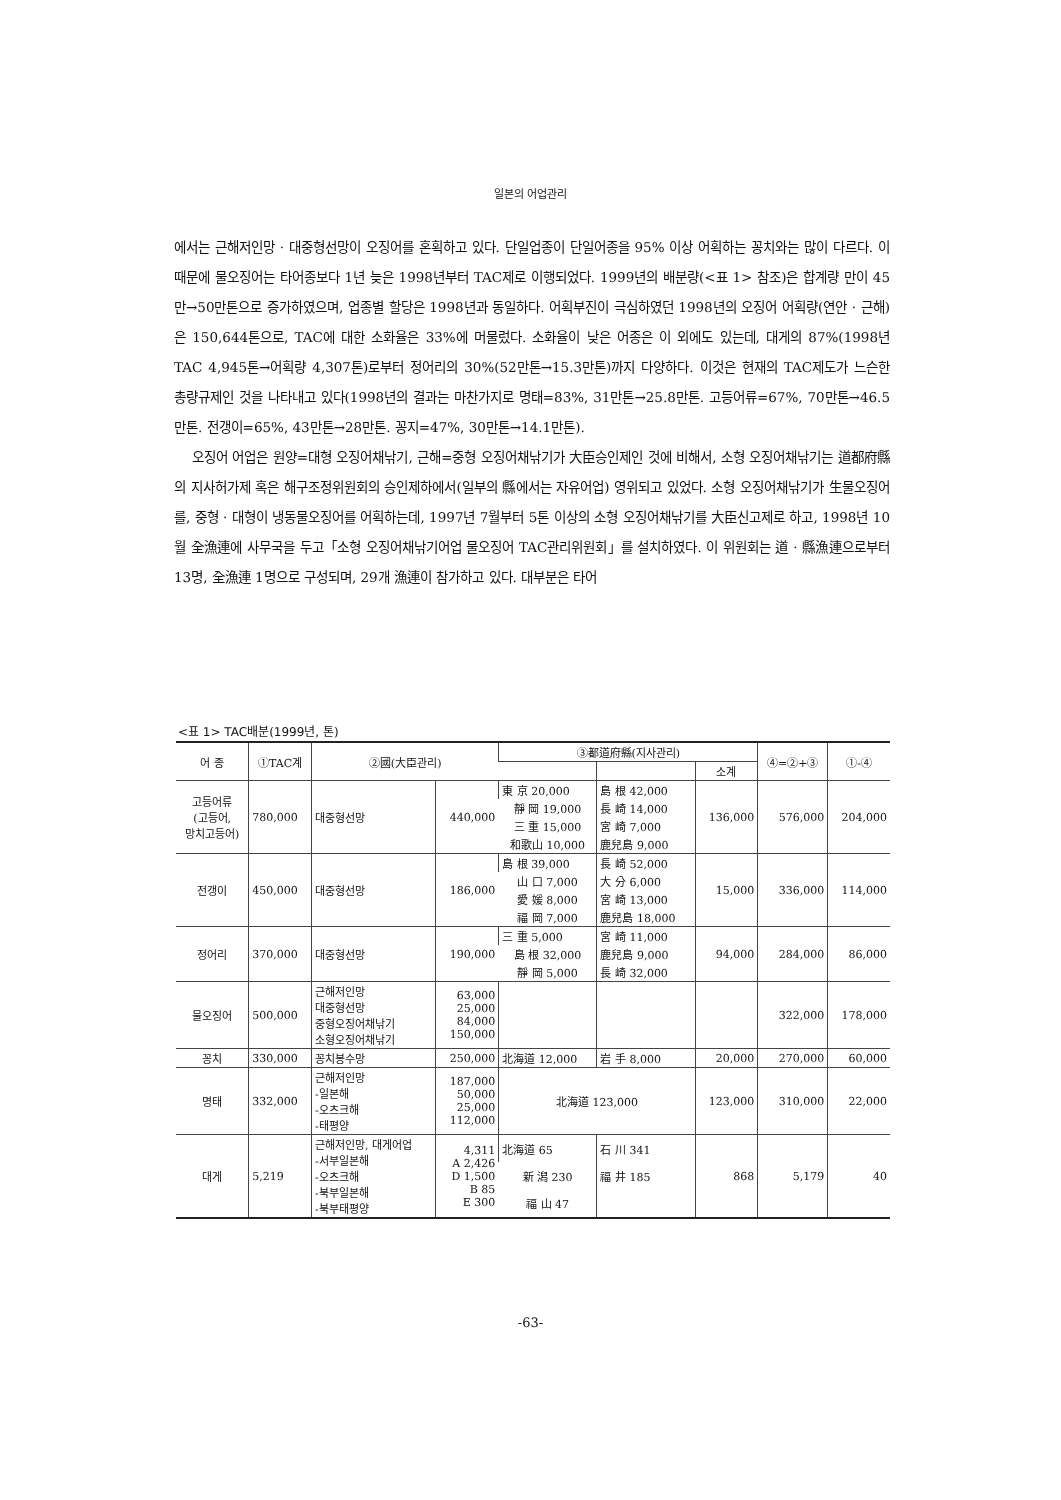일본의 어업관리
에서는 근해저인망 · 대중형선망이 오징어를 혼획하고 있다. 단일업종이 단일어종을 95% 이상 어획하는 꽁치와는 많이 다르다. 이 때문에 물오징어는 타어종보다 1년 늦은 1998년부터 TAC제로 이행되었다. 1999년의 배분량(<표 1> 참조)은 합계량 만이 45만→50만톤으로 증가하였으며, 업종별 할당은 1998년과 동일하다. 어획부진이 극심하였던 1998년의 오징어 어획량(연안 · 근해)은 150,644톤으로, TAC에 대한 소화율은 33%에 머물렀다. 소화율이 낮은 어종은 이 외에도 있는데, 대게의 87%(1998년 TAC 4,945톤→어획량 4,307톤)로부터 정어리의 30%(52만톤→15.3만톤)까지 다양하다. 이것은 현재의 TAC제도가 느슨한 총량규제인 것을 나타내고 있다(1998년의 결과는 마찬가지로 명태=83%, 31만톤→25.8만톤. 고등어류=67%, 70만톤→46.5만톤. 전갱이=65%, 43만톤→28만톤. 꽁지=47%, 30만톤→14.1만톤).
오징어 어업은 원양=대형 오징어채낚기, 근해=중형 오징어채낚기가 大臣승인제인 것에 비해서, 소형 오징어채낚기는 道都府縣의 지사허가제 혹은 해구조정위원회의 승인제하에서(일부의 縣에서는 자유어업) 영위되고 있었다. 소형 오징어채낚기가 生물오징어를, 중형 · 대형이 냉동물오징어를 어획하는데, 1997년 7월부터 5톤 이상의 소형 오징어채낚기를 大臣신고제로 하고, 1998년 10월 全漁連에 사무국을 두고「소형 오징어채낚기어업 물오징어 TAC관리위원회」를 설치하였다. 이 위원회는 道 · 縣漁連으로부터 13명, 全漁連 1명으로 구성되며, 29개 漁連이 참가하고 있다. 대부분은 타어
<표 1> TAC배분(1999년, 톤)
| 어 종 | ①TAC계 | ②國(大臣관리) | | ③都道府縣(지사관리) | | | ④=②+③ | ①-④ |
| --- | --- | --- | --- | --- | --- | --- | --- | --- |
| | | | | | | 소계 | | |
| 고등어류 (고등어, 망치고등어) | 780,000 | 대중형선망 | 440,000 | 東 京 20,000 | 島 根 42,000 | 136,000 | 576,000 | 204,000 |
| | | | | 靜 岡 19,000 | 長 崎 14,000 | | | |
| | | | | 三 重 15,000 | 宮 崎 7,000 | | | |
| | | | | 和歌山 10,000 | 鹿兒島 9,000 | | | |
| 전갱이 | 450,000 | 대중형선망 | 186,000 | 島 根 39,000 | 長 崎 52,000 | 15,000 | 336,000 | 114,000 |
| | | | | 山 口 7,000 | 大 分 6,000 | | | |
| | | | | 愛 媛 8,000 | 宮 崎 13,000 | | | |
| | | | | 福 岡 7,000 | 鹿兒島 18,000 | | | |
| 정어리 | 370,000 | 대중형선망 | 190,000 | 三 重 5,000 | 宮 崎 11,000 | 94,000 | 284,000 | 86,000 |
| | | | | 島 根 32,000 | 鹿兒島 9,000 | | | |
| | | | | 靜 岡 5,000 | 長 崎 32,000 | | | |
| 물오징어 | 500,000 | 근해저인망 대중형선망 중형오징어채낚기 소형오징어채낚기 | 63,000 25,000 84,000 150,000 | | | | 322,000 | 178,000 |
| 꽁치 | 330,000 | 꽁치봉수망 | 250,000 | 北海道 12,000 | 岩 手 8,000 | 20,000 | 270,000 | 60,000 |
| 명태 | 332,000 | 근해저인망 -일본해 -오츠크해 -태평양 | 187,000 50,000 25,000 112,000 | 北海道 123,000 | | 123,000 | 310,000 | 22,000 |
| 대게 | 5,219 | 근해저인망, 대게어업 -서부일본해 -오츠크해 -북부일본해 -북부태평양 | 4,311 A 2,426 D 1,500 B 85 E 300 | 北海道 65 | 石 川 341 | 868 | 5,179 | 40 |
| | | | | 新 潟 230 | 福 井 185 | | | |
| | | | | 福 山 47 | | | | |
-63-